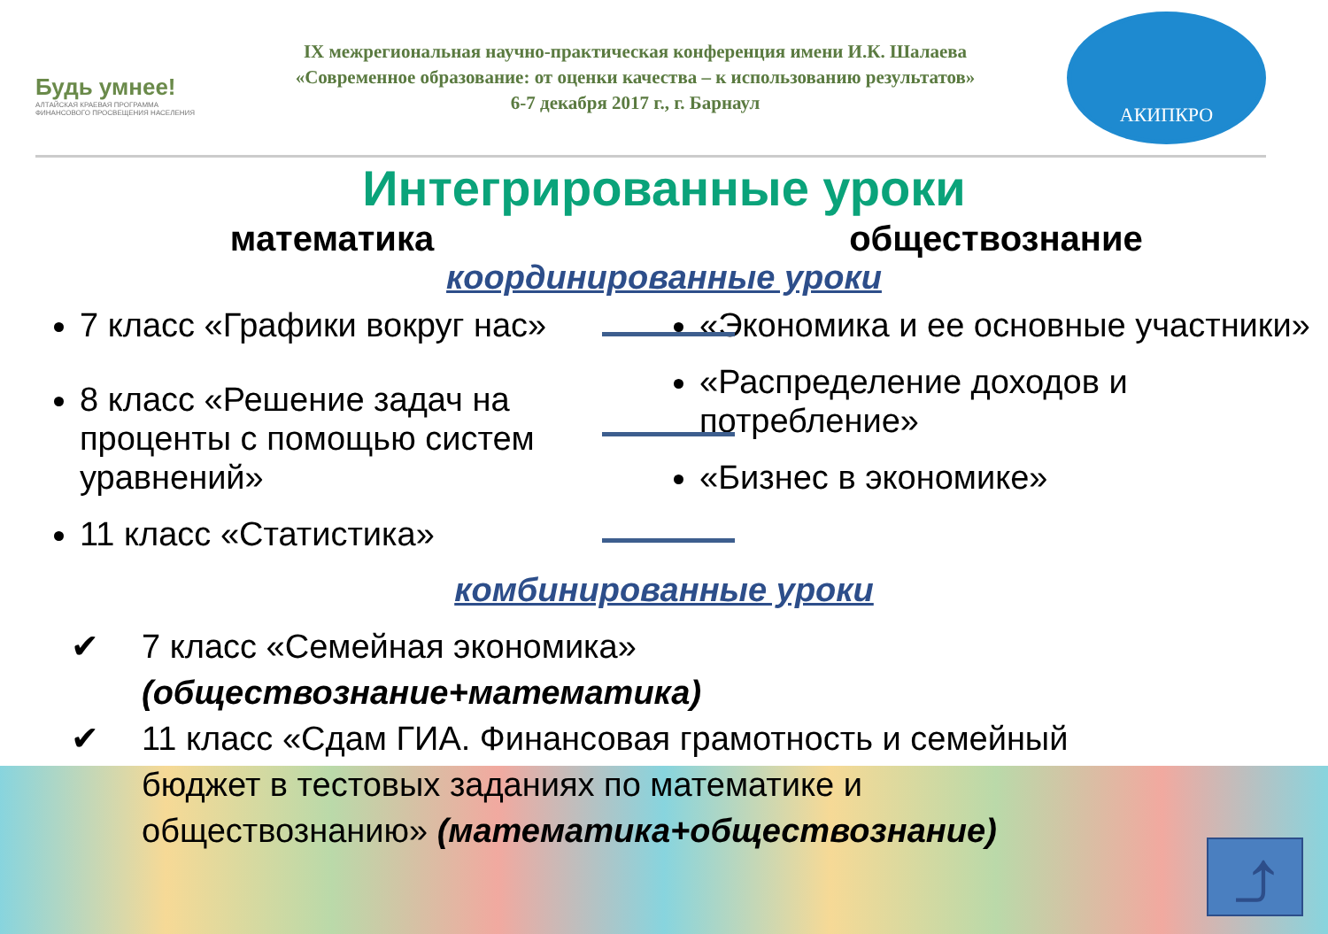Будь умнее!
АЛТАЙСКАЯ КРАЕВАЯ ПРОГРАММА ФИНАНСОВОГО ПРОСВЕЩЕНИЯ НАСЕЛЕНИЯ
IX межрегиональная научно-практическая конференция имени И.К. Шалаева
«Современное образование: от оценки качества – к использованию результатов»
6-7 декабря 2017 г., г. Барнаул
АКИПКРО
Интегрированные уроки
математика обществознание
координированные уроки
7 класс «Графики вокруг нас»
8 класс «Решение задач на проценты с помощью систем уравнений»
11 класс «Статистика»
«Экономика и ее основные участники»
«Распределение доходов и потребление»
«Бизнес в экономике»
комбинированные уроки
✔ 7 класс «Семейная экономика»
(обществознание+математика)
✔ 11 класс «Сдам ГИА. Финансовая грамотность и семейный
бюджет в тестовых заданиях по математике и
обществознанию» (математика+обществознание)
⤴